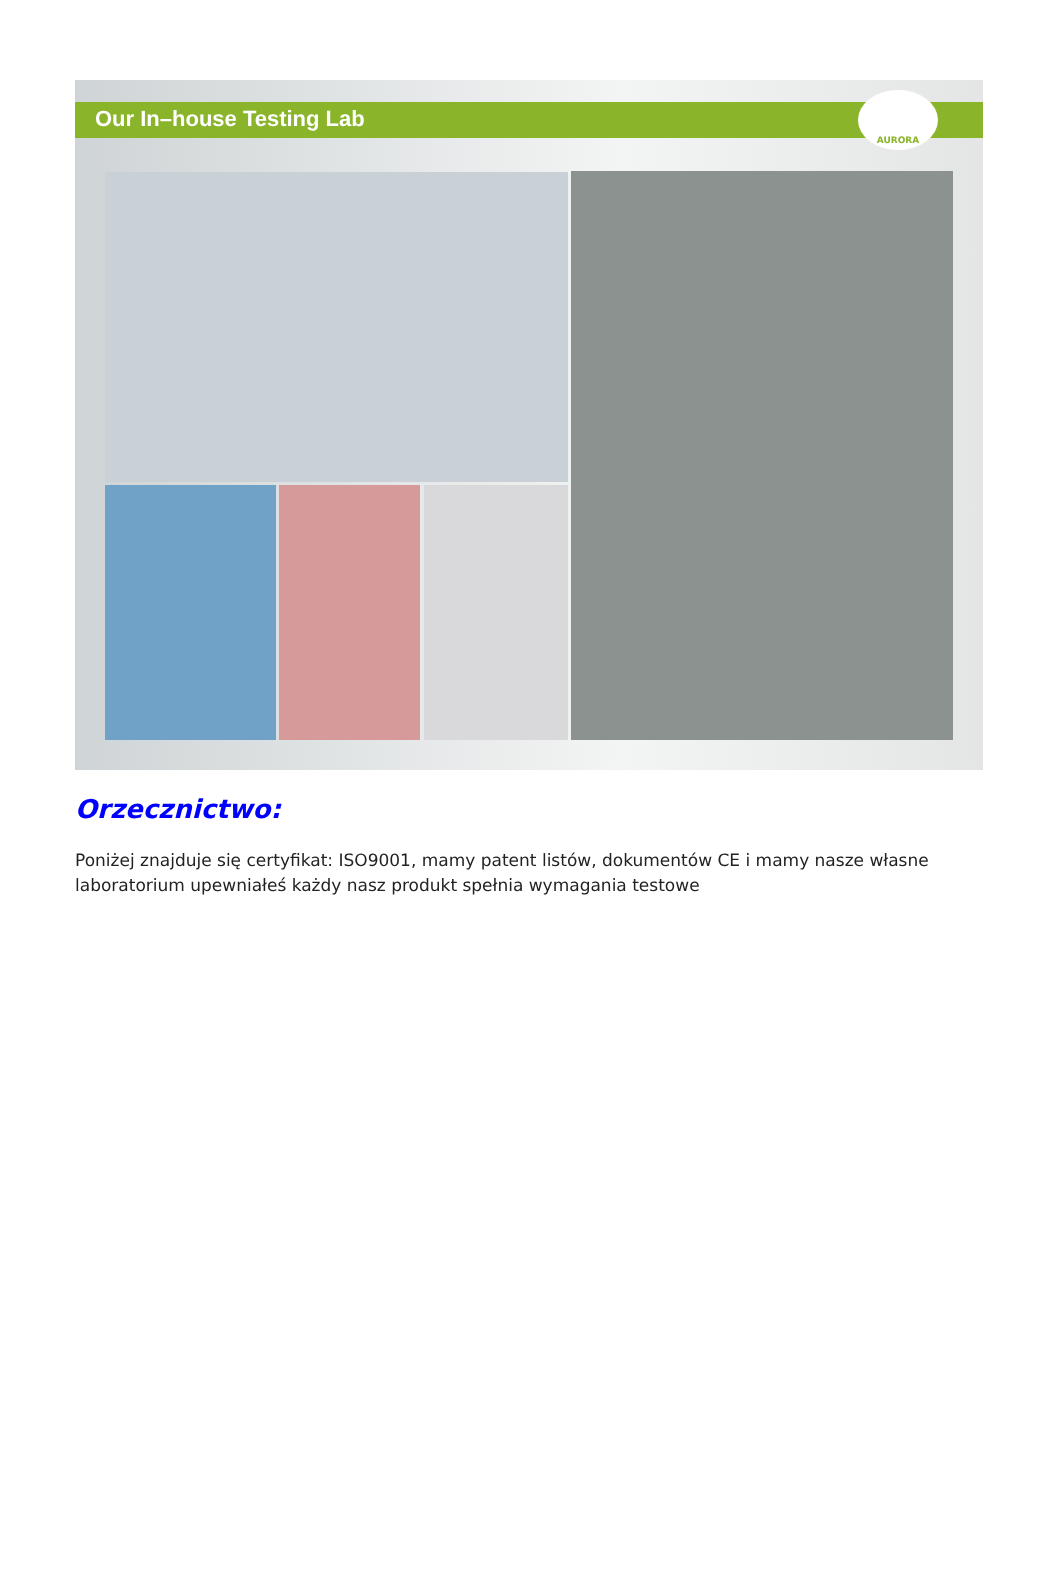Our In–house Testing Lab
AURORA
Orzecznictwo:
Poniżej znajduje się certyfikat: ISO9001, mamy patent listów, dokumentów CE i mamy nasze własne laboratorium upewniałeś każdy nasz produkt spełnia wymagania testowe